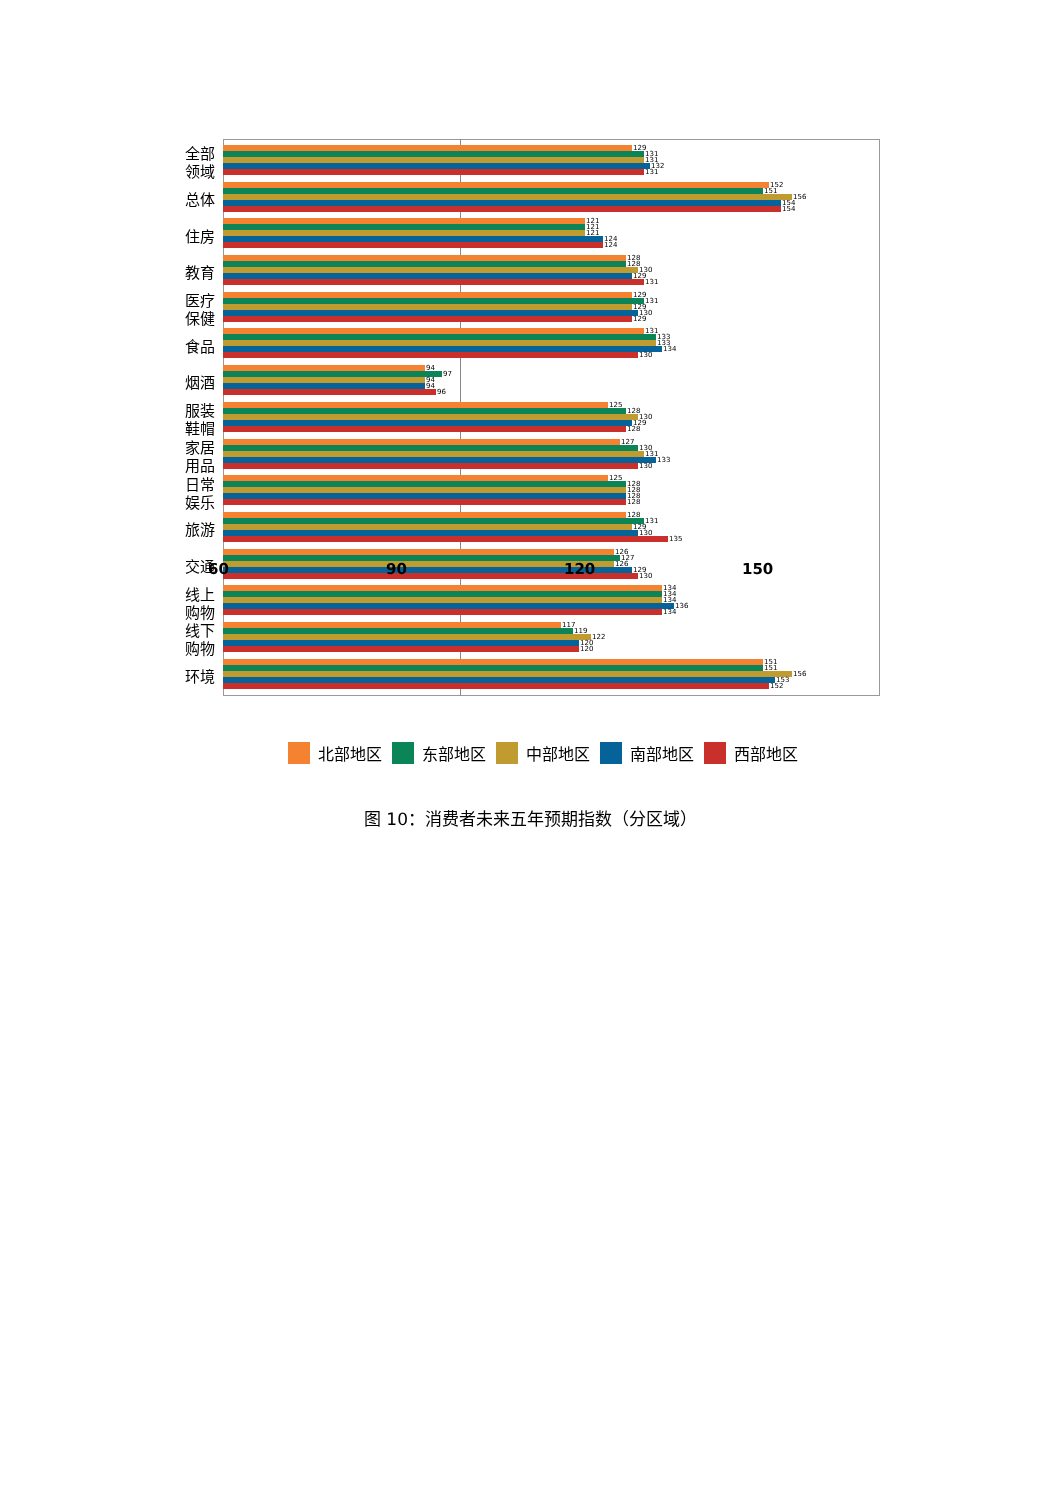全部
领域
129
131
131
132
131
总体
152
151
156
154
154
住房
121
121
121
124
124
教育
128
128
130
129
131
医疗
保健
129
131
129
130
129
食品
131
133
133
134
130
烟酒
94
97
94
94
96
服装
鞋帽
125
128
130
129
128
家居
用品
127
130
131
133
130
日常
娱乐
125
128
128
128
128
旅游
128
131
129
130
135
交通
126
127
126
129
130
线上
购物
134
134
134
136
134
线下
购物
117
119
122
120
120
环境
151
151
156
153
152
60 90 120 150
北部地区 东部地区 中部地区 南部地区 西部地区
图 10：消费者未来五年预期指数（分区域）